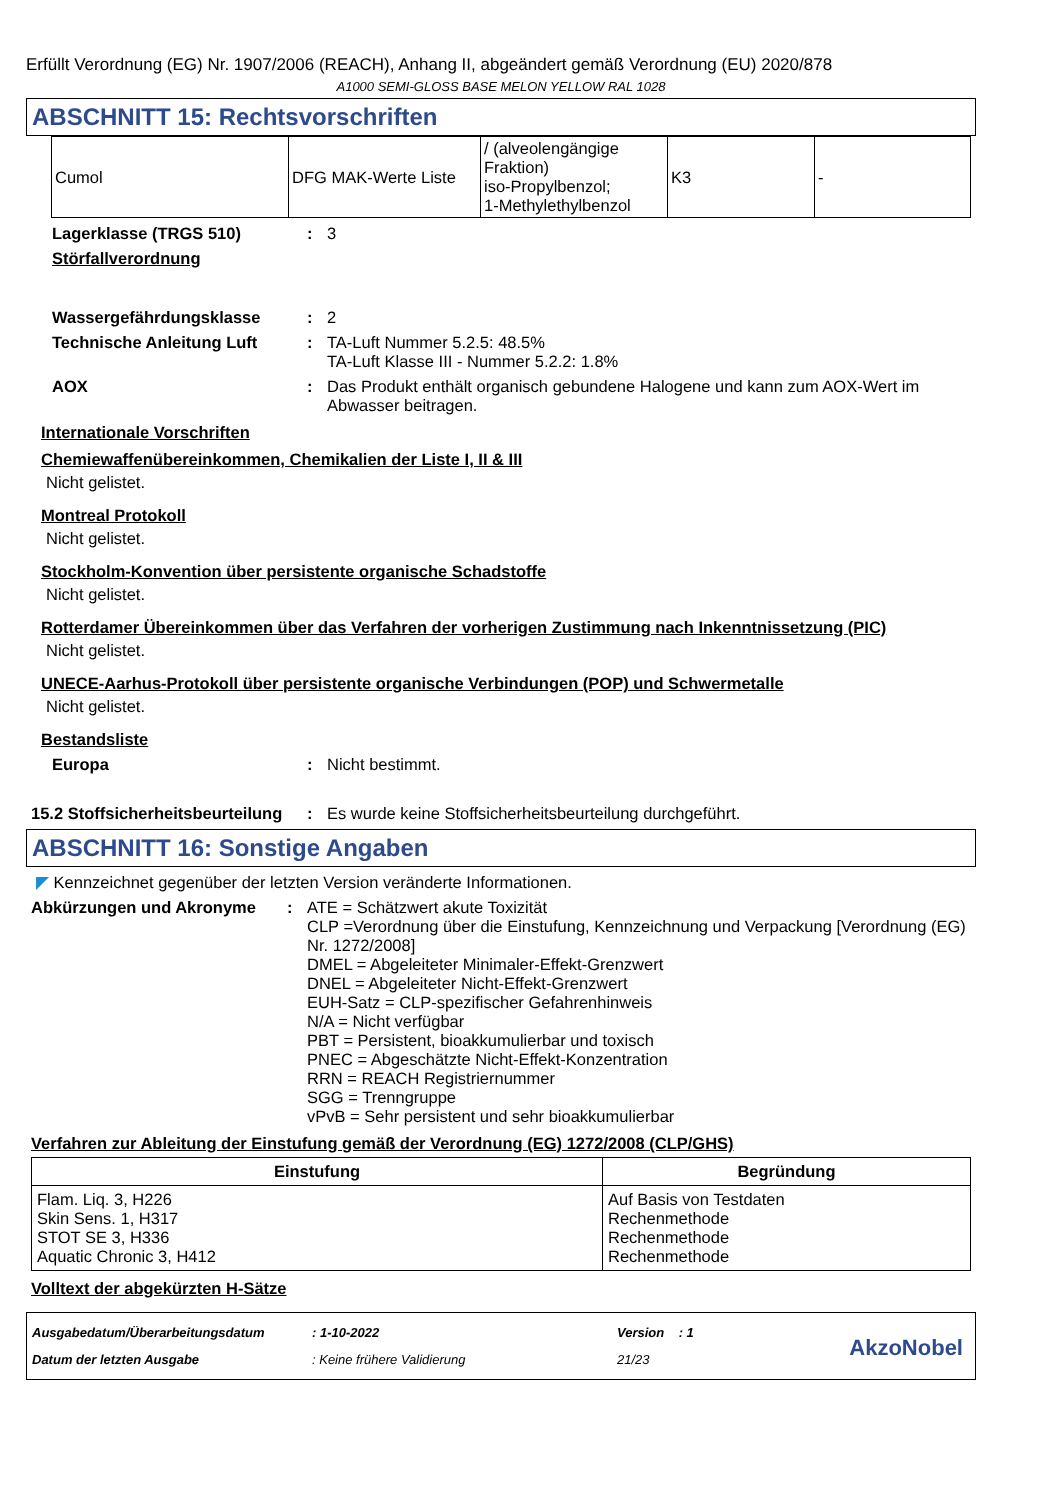Erfüllt Verordnung (EG) Nr. 1907/2006 (REACH), Anhang II, abgeändert gemäß Verordnung (EU) 2020/878
A1000 SEMI-GLOSS BASE MELON YELLOW RAL 1028
ABSCHNITT 15: Rechtsvorschriften
| Cumol | DFG MAK-Werte Liste | / (alveolengängige Fraktion) iso-Propylbenzol; 1-Methylethylbenzol | K3 | - |
Lagerklasse (TRGS 510) : 3
Störfallverordnung
Wassergefährdungsklasse : 2
Technische Anleitung Luft : TA-Luft Nummer 5.2.5: 48.5%
TA-Luft Klasse III - Nummer 5.2.2: 1.8%
AOX : Das Produkt enthält organisch gebundene Halogene und kann zum AOX-Wert im Abwasser beitragen.
Internationale Vorschriften
Chemiewaffenübereinkommen, Chemikalien der Liste I, II & III
Nicht gelistet.
Montreal Protokoll
Nicht gelistet.
Stockholm-Konvention über persistente organische Schadstoffe
Nicht gelistet.
Rotterdamer Übereinkommen über das Verfahren der vorherigen Zustimmung nach Inkenntnissetzung (PIC)
Nicht gelistet.
UNECE-Aarhus-Protokoll über persistente organische Verbindungen (POP) und Schwermetalle
Nicht gelistet.
Bestandsliste
Europa : Nicht bestimmt.
15.2 Stoffsicherheitsbeurteilung
: Es wurde keine Stoffsicherheitsbeurteilung durchgeführt.
ABSCHNITT 16: Sonstige Angaben
◤ Kennzeichnet gegenüber der letzten Version veränderte Informationen.
Abkürzungen und Akronyme : ATE = Schätzwert akute Toxizität
CLP =Verordnung über die Einstufung, Kennzeichnung und Verpackung [Verordnung (EG) Nr. 1272/2008]
DMEL = Abgeleiteter Minimaler-Effekt-Grenzwert
DNEL = Abgeleiteter Nicht-Effekt-Grenzwert
EUH-Satz = CLP-spezifischer Gefahrenhinweis
N/A = Nicht verfügbar
PBT = Persistent, bioakkumulierbar und toxisch
PNEC = Abgeschätzte Nicht-Effekt-Konzentration
RRN = REACH Registriernummer
SGG = Trenngruppe
vPvB = Sehr persistent und sehr bioakkumulierbar
Verfahren zur Ableitung der Einstufung gemäß der Verordnung (EG) 1272/2008 (CLP/GHS)
| Einstufung | Begründung |
| --- | --- |
| Flam. Liq. 3, H226 Skin Sens. 1, H317 STOT SE 3, H336 Aquatic Chronic 3, H412 | Auf Basis von Testdaten Rechenmethode Rechenmethode Rechenmethode |
Volltext der abgekürzten H-Sätze
| Ausgabedatum/Überarbeitungsdatum | : 1-10-2022 | Version : 1 |
| Datum der letzten Ausgabe | : Keine frühere Validierung | 21/23 |
AkzoNobel